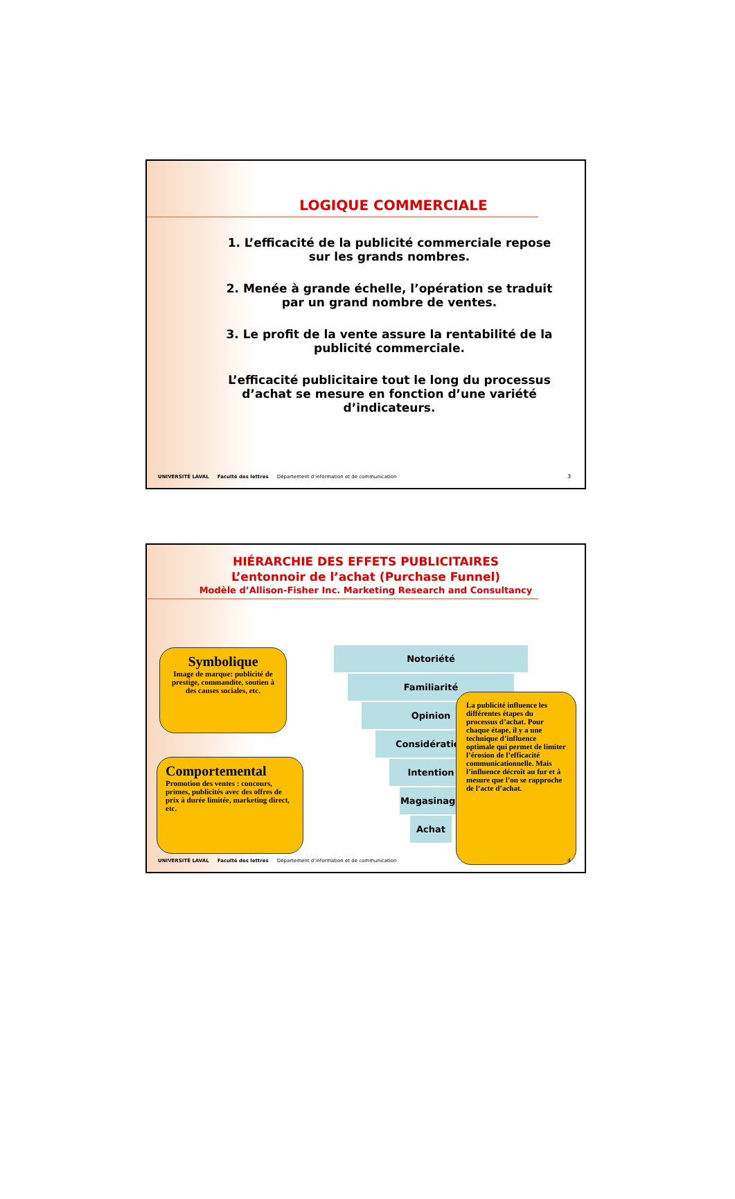LOGIQUE COMMERCIALE
1. L’efficacité de la publicité commerciale repose sur les grands nombres.
2. Menée à grande échelle, l’opération se traduit par un grand nombre de ventes.
3. Le profit de la vente assure la rentabilité de la publicité commerciale.
L’efficacité publicitaire tout le long du processus d’achat se mesure en fonction d’une variété d’indicateurs.
UNIVERSITÉ LAVAL Faculté des lettres Département d’information et de communication 3
HIÉRARCHIE DES EFFETS PUBLICITAIRES
L’entonnoir de l’achat (Purchase Funnel)
Modèle d’Allison-Fisher Inc. Marketing Research and Consultancy
Notoriété
Familiarité
Opinion
Considération
Intention
Magasinage
Achat
Symbolique
Image de marque: publicité de prestige, commandite, soutien à des causes sociales, etc.
Comportemental
Promotion des ventes : concours, primes, publicités avec des offres de prix à durée limitée, marketing direct, etc.
La publicité influence les différentes étapes du processus d’achat. Pour chaque étape, il y a une technique d’influence optimale qui permet de limiter l’érosion de l’efficacité communicationnelle. Mais l’influence décroît au fur et à mesure que l’on se rapproche de l’acte d’achat.
UNIVERSITÉ LAVAL Faculté des lettres Département d’information et de communication 4